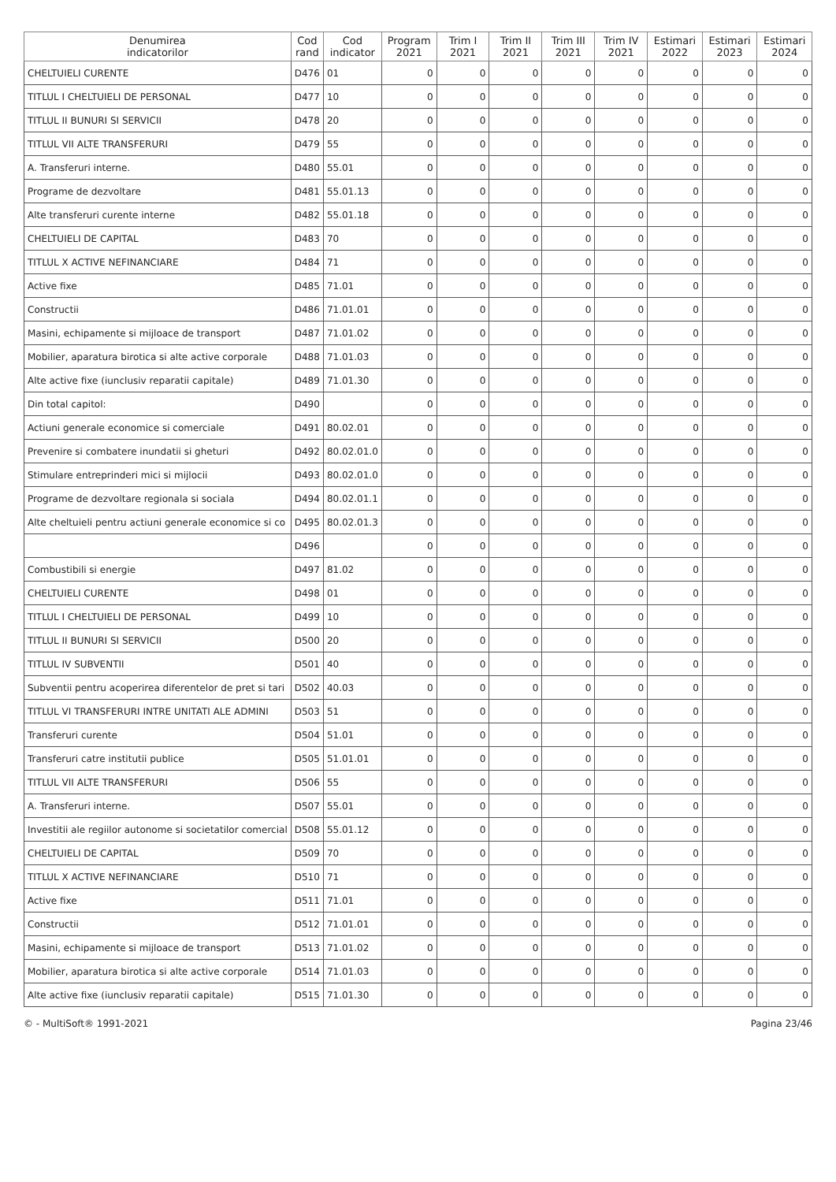| Denumirea indicatorilor | Cod rand | Cod indicator | Program 2021 | Trim I 2021 | Trim II 2021 | Trim III 2021 | Trim IV 2021 | Estimari 2022 | Estimari 2023 | Estimari 2024 |
| --- | --- | --- | --- | --- | --- | --- | --- | --- | --- | --- |
| CHELTUIELI CURENTE | D476 | 01 | 0 | 0 | 0 | 0 | 0 | 0 | 0 | 0 |
| TITLUL I CHELTUIELI DE PERSONAL | D477 | 10 | 0 | 0 | 0 | 0 | 0 | 0 | 0 | 0 |
| TITLUL II BUNURI SI SERVICII | D478 | 20 | 0 | 0 | 0 | 0 | 0 | 0 | 0 | 0 |
| TITLUL VII ALTE TRANSFERURI | D479 | 55 | 0 | 0 | 0 | 0 | 0 | 0 | 0 | 0 |
| A. Transferuri interne. | D480 | 55.01 | 0 | 0 | 0 | 0 | 0 | 0 | 0 | 0 |
| Programe de dezvoltare | D481 | 55.01.13 | 0 | 0 | 0 | 0 | 0 | 0 | 0 | 0 |
| Alte transferuri curente interne | D482 | 55.01.18 | 0 | 0 | 0 | 0 | 0 | 0 | 0 | 0 |
| CHELTUIELI DE CAPITAL | D483 | 70 | 0 | 0 | 0 | 0 | 0 | 0 | 0 | 0 |
| TITLUL X ACTIVE NEFINANCIARE | D484 | 71 | 0 | 0 | 0 | 0 | 0 | 0 | 0 | 0 |
| Active fixe | D485 | 71.01 | 0 | 0 | 0 | 0 | 0 | 0 | 0 | 0 |
| Constructii | D486 | 71.01.01 | 0 | 0 | 0 | 0 | 0 | 0 | 0 | 0 |
| Masini, echipamente si mijloace de transport | D487 | 71.01.02 | 0 | 0 | 0 | 0 | 0 | 0 | 0 | 0 |
| Mobilier, aparatura birotica si alte active corporale | D488 | 71.01.03 | 0 | 0 | 0 | 0 | 0 | 0 | 0 | 0 |
| Alte active fixe (iunclusiv reparatii capitale) | D489 | 71.01.30 | 0 | 0 | 0 | 0 | 0 | 0 | 0 | 0 |
| Din total capitol: | D490 | | 0 | 0 | 0 | 0 | 0 | 0 | 0 | 0 |
| Actiuni generale economice si comerciale | D491 | 80.02.01 | 0 | 0 | 0 | 0 | 0 | 0 | 0 | 0 |
| Prevenire si combatere inundatii si gheturi | D492 | 80.02.01.0 | 0 | 0 | 0 | 0 | 0 | 0 | 0 | 0 |
| Stimulare entreprinderi mici si mijlocii | D493 | 80.02.01.0 | 0 | 0 | 0 | 0 | 0 | 0 | 0 | 0 |
| Programe de dezvoltare regionala si sociala | D494 | 80.02.01.1 | 0 | 0 | 0 | 0 | 0 | 0 | 0 | 0 |
| Alte cheltuieli pentru actiuni generale economice si co | D495 | 80.02.01.3 | 0 | 0 | 0 | 0 | 0 | 0 | 0 | 0 |
| | D496 | | 0 | 0 | 0 | 0 | 0 | 0 | 0 | 0 |
| Combustibili si energie | D497 | 81.02 | 0 | 0 | 0 | 0 | 0 | 0 | 0 | 0 |
| CHELTUIELI CURENTE | D498 | 01 | 0 | 0 | 0 | 0 | 0 | 0 | 0 | 0 |
| TITLUL I CHELTUIELI DE PERSONAL | D499 | 10 | 0 | 0 | 0 | 0 | 0 | 0 | 0 | 0 |
| TITLUL II BUNURI SI SERVICII | D500 | 20 | 0 | 0 | 0 | 0 | 0 | 0 | 0 | 0 |
| TITLUL IV SUBVENTII | D501 | 40 | 0 | 0 | 0 | 0 | 0 | 0 | 0 | 0 |
| Subventii pentru acoperirea diferentelor de pret si tari | D502 | 40.03 | 0 | 0 | 0 | 0 | 0 | 0 | 0 | 0 |
| TITLUL VI TRANSFERURI INTRE UNITATI ALE ADMINI | D503 | 51 | 0 | 0 | 0 | 0 | 0 | 0 | 0 | 0 |
| Transferuri curente | D504 | 51.01 | 0 | 0 | 0 | 0 | 0 | 0 | 0 | 0 |
| Transferuri catre institutii publice | D505 | 51.01.01 | 0 | 0 | 0 | 0 | 0 | 0 | 0 | 0 |
| TITLUL VII ALTE TRANSFERURI | D506 | 55 | 0 | 0 | 0 | 0 | 0 | 0 | 0 | 0 |
| A. Transferuri interne. | D507 | 55.01 | 0 | 0 | 0 | 0 | 0 | 0 | 0 | 0 |
| Investitii ale regiilor autonome si societatilor comercial | D508 | 55.01.12 | 0 | 0 | 0 | 0 | 0 | 0 | 0 | 0 |
| CHELTUIELI DE CAPITAL | D509 | 70 | 0 | 0 | 0 | 0 | 0 | 0 | 0 | 0 |
| TITLUL X ACTIVE NEFINANCIARE | D510 | 71 | 0 | 0 | 0 | 0 | 0 | 0 | 0 | 0 |
| Active fixe | D511 | 71.01 | 0 | 0 | 0 | 0 | 0 | 0 | 0 | 0 |
| Constructii | D512 | 71.01.01 | 0 | 0 | 0 | 0 | 0 | 0 | 0 | 0 |
| Masini, echipamente si mijloace de transport | D513 | 71.01.02 | 0 | 0 | 0 | 0 | 0 | 0 | 0 | 0 |
| Mobilier, aparatura birotica si alte active corporale | D514 | 71.01.03 | 0 | 0 | 0 | 0 | 0 | 0 | 0 | 0 |
| Alte active fixe (iunclusiv reparatii capitale) | D515 | 71.01.30 | 0 | 0 | 0 | 0 | 0 | 0 | 0 | 0 |
© - MultiSoft® 1991-2021 Pagina 23/46